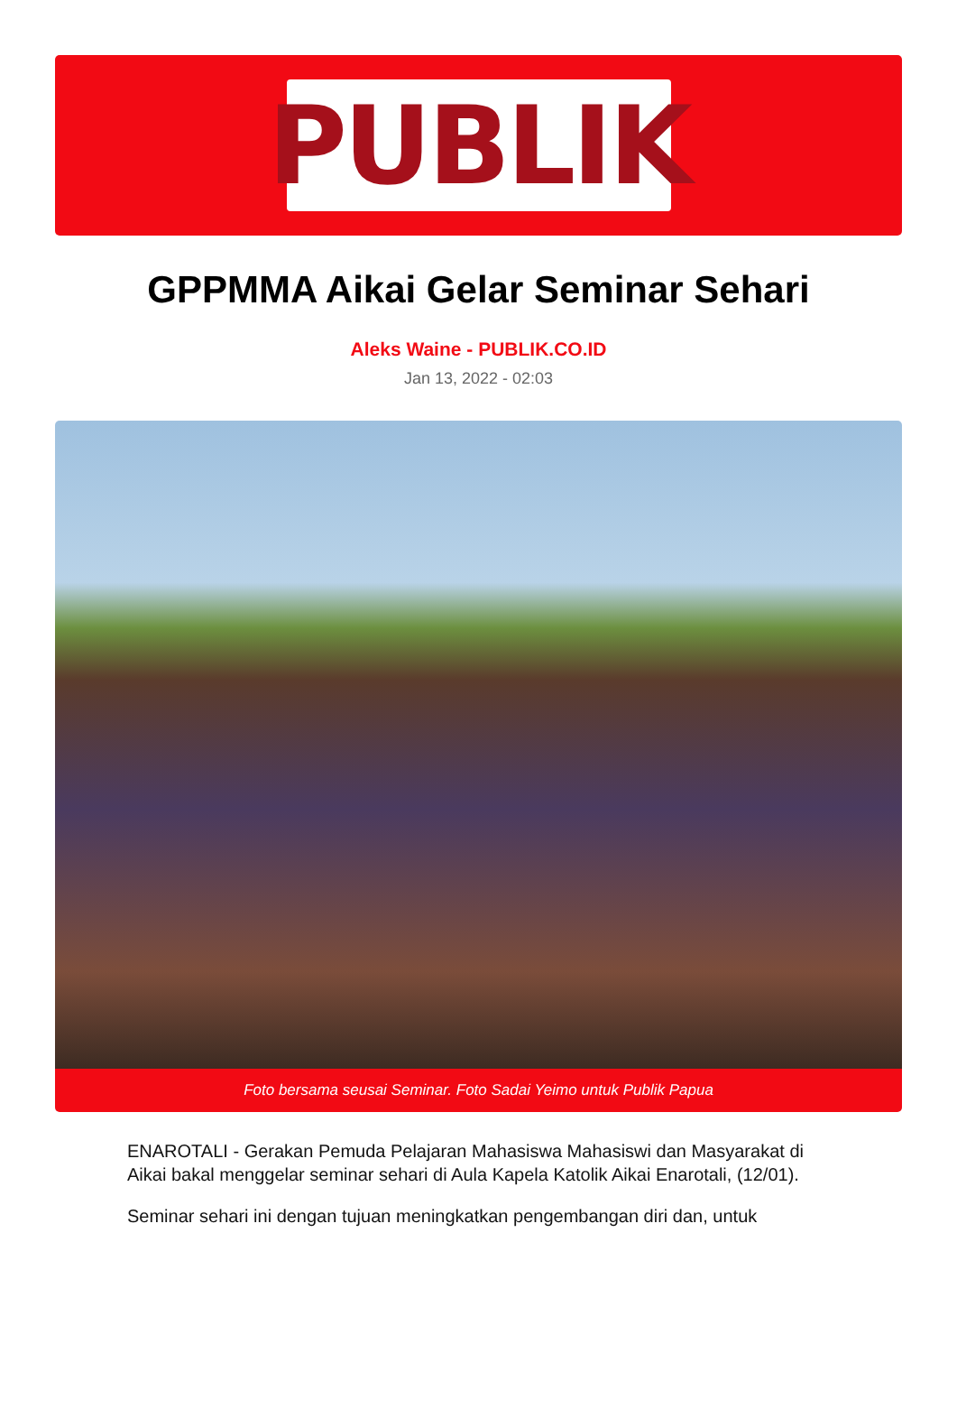PUBLIK
GPPMMA Aikai Gelar Seminar Sehari
Aleks Waine - PUBLIK.CO.ID
Jan 13, 2022 - 02:03
Foto bersama seusai Seminar. Foto Sadai Yeimo untuk Publik Papua
ENAROTALI - Gerakan Pemuda Pelajaran Mahasiswa Mahasiswi dan Masyarakat di Aikai bakal menggelar seminar sehari di Aula Kapela Katolik Aikai Enarotali, (12/01).
Seminar sehari ini dengan tujuan meningkatkan pengembangan diri dan, untuk